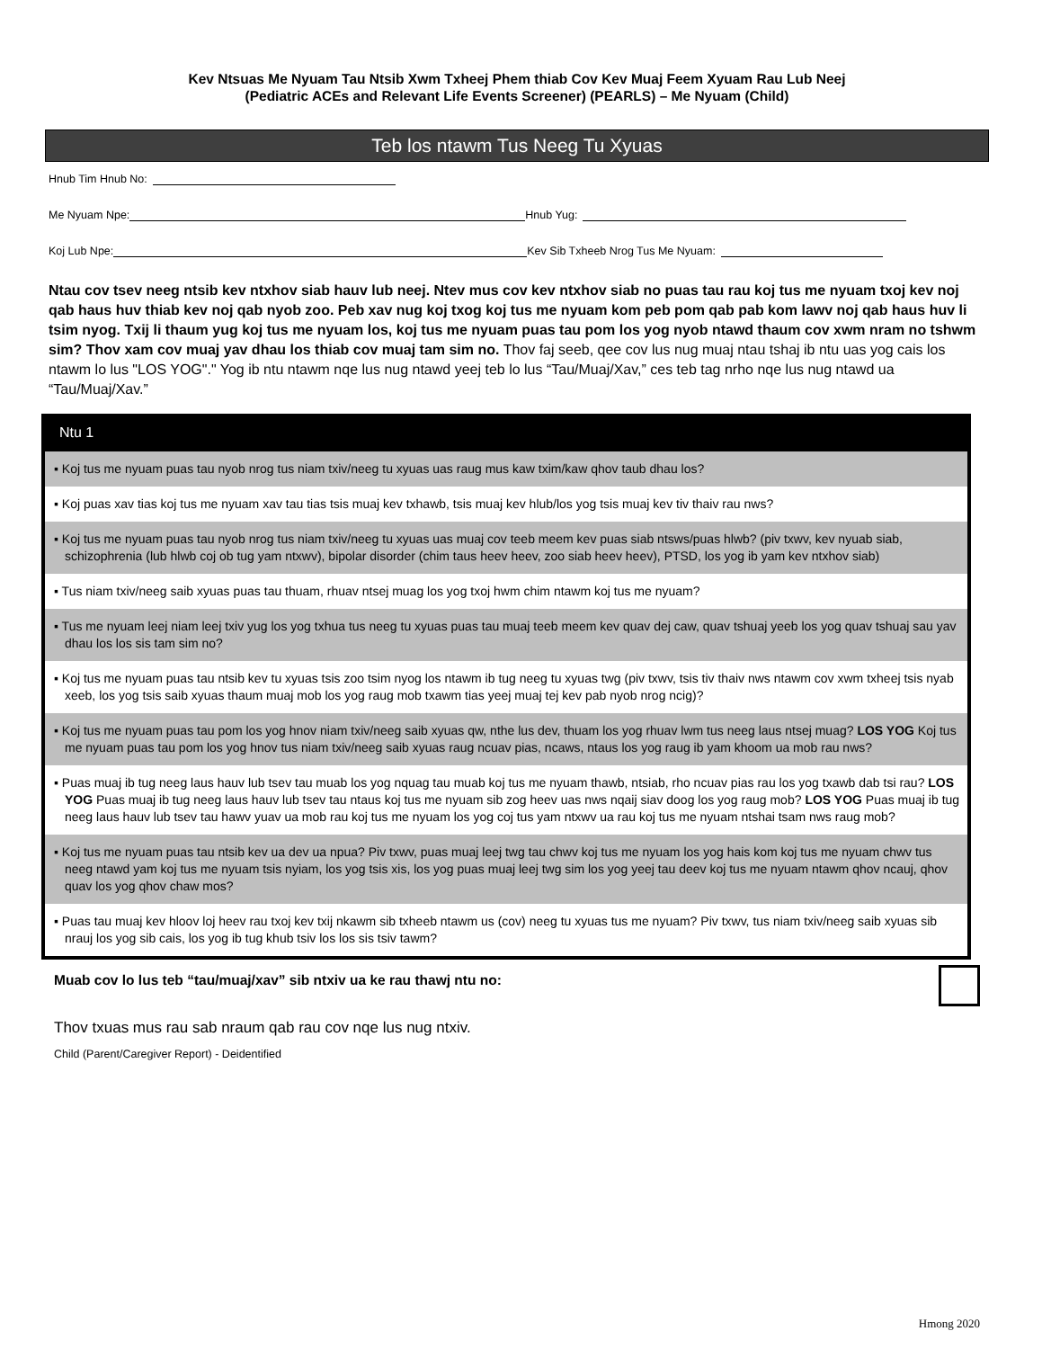Kev Ntsuas Me Nyuam Tau Ntsib Xwm Txheej Phem thiab Cov Kev Muaj Feem Xyuam Rau Lub Neej
(Pediatric ACEs and Relevant Life Events Screener) (PEARLS) – Me Nyuam (Child)
Teb los ntawm Tus Neeg Tu Xyuas
Hnub Tim Hnub No:
Me Nyuam Npe: Hnub Yug:
Koj Lub Npe: Kev Sib Txheeb Nrog Tus Me Nyuam:
Ntau cov tsev neeg ntsib kev ntxhov siab hauv lub neej. Ntev mus cov kev ntxhov siab no puas tau rau koj tus me nyuam txoj kev noj qab haus huv thiab kev noj qab nyob zoo. Peb xav nug koj txog koj tus me nyuam kom peb pom qab pab kom lawv noj qab haus huv li tsim nyog. Txij li thaum yug koj tus me nyuam los, koj tus me nyuam puas tau pom los yog nyob ntawd thaum cov xwm nram no tshwm sim? Thov xam cov muaj yav dhau los thiab cov muaj tam sim no. Thov faj seeb, qee cov lus nug muaj ntau tshaj ib ntu uas yog cais los ntawm lo lus "LOS YOG"." Yog ib ntu ntawm nqe lus nug ntawd yeej teb lo lus “Tau/Muaj/Xav,” ces teb tag nrho nqe lus nug ntawd ua “Tau/Muaj/Xav.”
Ntu 1
▪ Koj tus me nyuam puas tau nyob nrog tus niam txiv/neeg tu xyuas uas raug mus kaw txim/kaw qhov taub dhau los?
▪ Koj puas xav tias koj tus me nyuam xav tau tias tsis muaj kev txhawb, tsis muaj kev hlub/los yog tsis muaj kev tiv thaiv rau nws?
▪ Koj tus me nyuam puas tau nyob nrog tus niam txiv/neeg tu xyuas uas muaj cov teeb meem kev puas siab ntsws/puas hlwb? (piv txwv, kev nyuab siab, schizophrenia (lub hlwb coj ob tug yam ntxwv), bipolar disorder (chim taus heev heev, zoo siab heev heev), PTSD, los yog ib yam kev ntxhov siab)
▪ Tus niam txiv/neeg saib xyuas puas tau thuam, rhuav ntsej muag los yog txoj hwm chim ntawm koj tus me nyuam?
▪ Tus me nyuam leej niam leej txiv yug los yog txhua tus neeg tu xyuas puas tau muaj teeb meem kev quav dej caw, quav tshuaj yeeb los yog quav tshuaj sau yav dhau los los sis tam sim no?
▪ Koj tus me nyuam puas tau ntsib kev tu xyuas tsis zoo tsim nyog los ntawm ib tug neeg tu xyuas twg (piv txwv, tsis tiv thaiv nws ntawm cov xwm txheej tsis nyab xeeb, los yog tsis saib xyuas thaum muaj mob los yog raug mob txawm tias yeej muaj tej kev pab nyob nrog ncig)?
▪ Koj tus me nyuam puas tau pom los yog hnov niam txiv/neeg saib xyuas qw, nthe lus dev, thuam los yog rhuav lwm tus neeg laus ntsej muag? LOS YOG Koj tus me nyuam puas tau pom los yog hnov tus niam txiv/neeg saib xyuas raug ncuav pias, ncaws, ntaus los yog raug ib yam khoom ua mob rau nws?
▪ Puas muaj ib tug neeg laus hauv lub tsev tau muab los yog nquag tau muab koj tus me nyuam thawb, ntsiab, rho ncuav pias rau los yog txawb dab tsi rau? LOS YOG Puas muaj ib tug neeg laus hauv lub tsev tau ntaus koj tus me nyuam sib zog heev uas nws nqaij siav doog los yog raug mob? LOS YOG Puas muaj ib tug neeg laus hauv lub tsev tau hawv yuav ua mob rau koj tus me nyuam los yog coj tus yam ntxwv ua rau koj tus me nyuam ntshai tsam nws raug mob?
▪ Koj tus me nyuam puas tau ntsib kev ua dev ua npua? Piv txwv, puas muaj leej twg tau chwv koj tus me nyuam los yog hais kom koj tus me nyuam chwv tus neeg ntawd yam koj tus me nyuam tsis nyiam, los yog tsis xis, los yog puas muaj leej twg sim los yog yeej tau deev koj tus me nyuam ntawm qhov ncauj, qhov quav los yog qhov chaw mos?
▪ Puas tau muaj kev hloov loj heev rau txoj kev txij nkawm sib txheeb ntawm us (cov) neeg tu xyuas tus me nyuam? Piv txwv, tus niam txiv/neeg saib xyuas sib nrauj los yog sib cais, los yog ib tug khub tsiv los los sis tsiv tawm?
Muab cov lo lus teb “tau/muaj/xav” sib ntxiv ua ke rau thawj ntu no:
Thov txuas mus rau sab nraum qab rau cov nqe lus nug ntxiv.
Child (Parent/Caregiver Report) - Deidentified
Hmong 2020